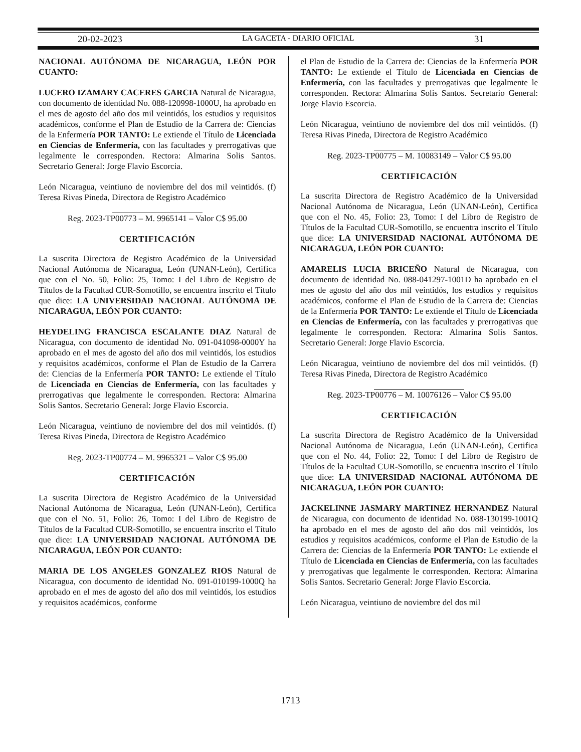20-02-2023 LA GACETA - DIARIO OFICIAL 31
NACIONAL AUTÓNOMA DE NICARAGUA, LEÓN POR CUANTO:
LUCERO IZAMARY CACERES GARCIA Natural de Nicaragua, con documento de identidad No. 088-120998-1000U, ha aprobado en el mes de agosto del año dos mil veintidós, los estudios y requisitos académicos, conforme el Plan de Estudio de la Carrera de: Ciencias de la Enfermería POR TANTO: Le extiende el Título de Licenciada en Ciencias de Enfermería, con las facultades y prerrogativas que legalmente le corresponden. Rectora: Almarina Solis Santos. Secretario General: Jorge Flavio Escorcia.
León Nicaragua, veintiuno de noviembre del dos mil veintidós. (f) Teresa Rivas Pineda, Directora de Registro Académico
Reg. 2023-TP00773 – M. 9965141 – Valor C$ 95.00
CERTIFICACIÓN
La suscrita Directora de Registro Académico de la Universidad Nacional Autónoma de Nicaragua, León (UNAN-León), Certifica que con el No. 50, Folio: 25, Tomo: I del Libro de Registro de Títulos de la Facultad CUR-Somotillo, se encuentra inscrito el Título que dice: LA UNIVERSIDAD NACIONAL AUTÓNOMA DE NICARAGUA, LEÓN POR CUANTO:
HEYDELING FRANCISCA ESCALANTE DIAZ Natural de Nicaragua, con documento de identidad No. 091-041098-0000Y ha aprobado en el mes de agosto del año dos mil veintidós, los estudios y requisitos académicos, conforme el Plan de Estudio de la Carrera de: Ciencias de la Enfermería POR TANTO: Le extiende el Título de Licenciada en Ciencias de Enfermería, con las facultades y prerrogativas que legalmente le corresponden. Rectora: Almarina Solis Santos. Secretario General: Jorge Flavio Escorcia.
León Nicaragua, veintiuno de noviembre del dos mil veintidós. (f) Teresa Rivas Pineda, Directora de Registro Académico
Reg. 2023-TP00774 – M. 9965321 – Valor C$ 95.00
CERTIFICACIÓN
La suscrita Directora de Registro Académico de la Universidad Nacional Autónoma de Nicaragua, León (UNAN-León), Certifica que con el No. 51, Folio: 26, Tomo: I del Libro de Registro de Títulos de la Facultad CUR-Somotillo, se encuentra inscrito el Título que dice: LA UNIVERSIDAD NACIONAL AUTÓNOMA DE NICARAGUA, LEÓN POR CUANTO:
MARIA DE LOS ANGELES GONZALEZ RIOS Natural de Nicaragua, con documento de identidad No. 091-010199-1000Q ha aprobado en el mes de agosto del año dos mil veintidós, los estudios y requisitos académicos, conforme
el Plan de Estudio de la Carrera de: Ciencias de la Enfermería POR TANTO: Le extiende el Título de Licenciada en Ciencias de Enfermería, con las facultades y prerrogativas que legalmente le corresponden. Rectora: Almarina Solis Santos. Secretario General: Jorge Flavio Escorcia.
León Nicaragua, veintiuno de noviembre del dos mil veintidós. (f) Teresa Rivas Pineda, Directora de Registro Académico
Reg. 2023-TP00775 – M. 10083149 – Valor C$ 95.00
CERTIFICACIÓN
La suscrita Directora de Registro Académico de la Universidad Nacional Autónoma de Nicaragua, León (UNAN-León), Certifica que con el No. 45, Folio: 23, Tomo: I del Libro de Registro de Títulos de la Facultad CUR-Somotillo, se encuentra inscrito el Título que dice: LA UNIVERSIDAD NACIONAL AUTÓNOMA DE NICARAGUA, LEÓN POR CUANTO:
AMARELIS LUCIA BRICEÑO Natural de Nicaragua, con documento de identidad No. 088-041297-1001D ha aprobado en el mes de agosto del año dos mil veintidós, los estudios y requisitos académicos, conforme el Plan de Estudio de la Carrera de: Ciencias de la Enfermería POR TANTO: Le extiende el Título de Licenciada en Ciencias de Enfermería, con las facultades y prerrogativas que legalmente le corresponden. Rectora: Almarina Solis Santos. Secretario General: Jorge Flavio Escorcia.
León Nicaragua, veintiuno de noviembre del dos mil veintidós. (f) Teresa Rivas Pineda, Directora de Registro Académico
Reg. 2023-TP00776 – M. 10076126 – Valor C$ 95.00
CERTIFICACIÓN
La suscrita Directora de Registro Académico de la Universidad Nacional Autónoma de Nicaragua, León (UNAN-León), Certifica que con el No. 44, Folio: 22, Tomo: I del Libro de Registro de Títulos de la Facultad CUR-Somotillo, se encuentra inscrito el Título que dice: LA UNIVERSIDAD NACIONAL AUTÓNOMA DE NICARAGUA, LEÓN POR CUANTO:
JACKELINNE JASMARY MARTINEZ HERNANDEZ Natural de Nicaragua, con documento de identidad No. 088-130199-1001Q ha aprobado en el mes de agosto del año dos mil veintidós, los estudios y requisitos académicos, conforme el Plan de Estudio de la Carrera de: Ciencias de la Enfermería POR TANTO: Le extiende el Título de Licenciada en Ciencias de Enfermería, con las facultades y prerrogativas que legalmente le corresponden. Rectora: Almarina Solis Santos. Secretario General: Jorge Flavio Escorcia.
León Nicaragua, veintiuno de noviembre del dos mil
1713